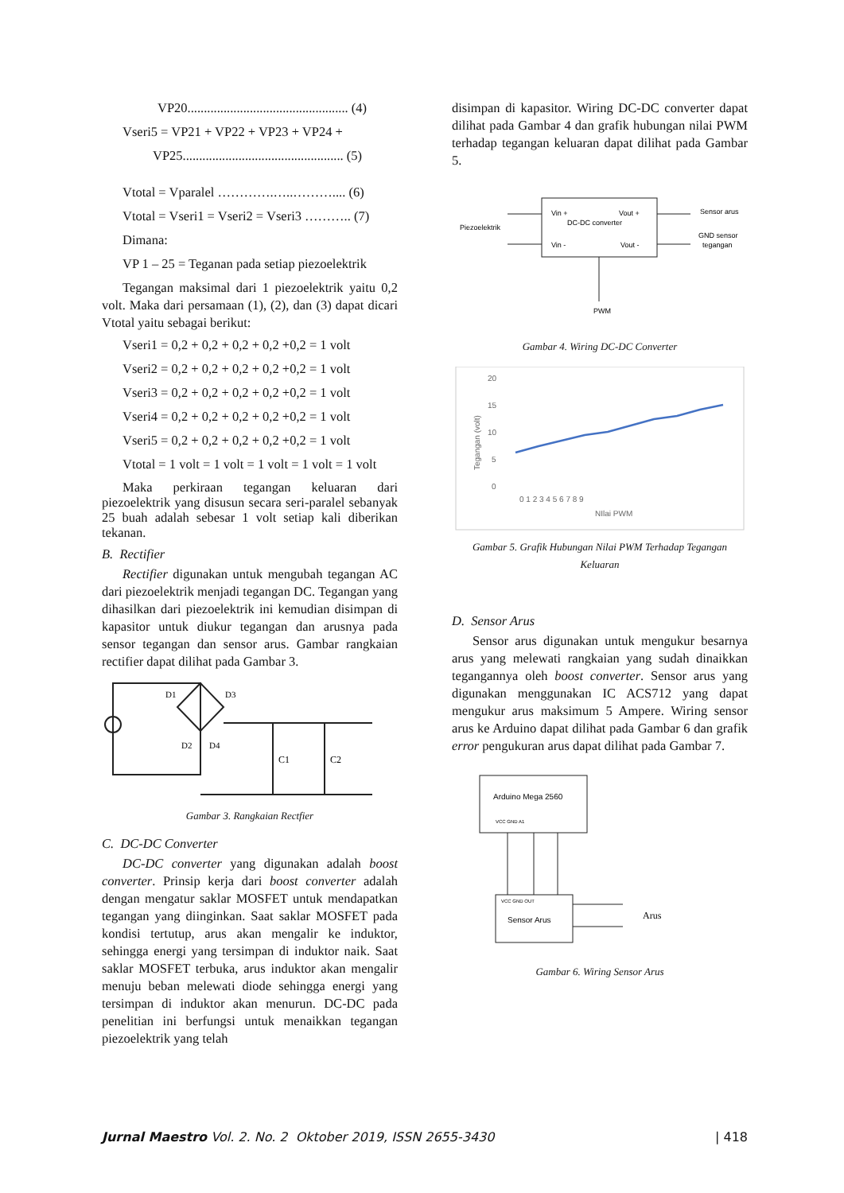VP20................................................. (4)
Vseri5 = VP21 + VP22 + VP23 + VP24 +
VP25................................................. (5)
Vtotal = Vparalel ………….…..……….... (6)
Vtotal = Vseri1 = Vseri2 = Vseri3 ……….. (7)
Dimana:
VP 1 – 25 = Teganan pada setiap piezoelektrik
Tegangan maksimal dari 1 piezoelektrik yaitu 0,2 volt. Maka dari persamaan (1), (2), dan (3) dapat dicari Vtotal yaitu sebagai berikut:
Vseri1 = 0,2 + 0,2 + 0,2 + 0,2 +0,2 = 1 volt
Vseri2 = 0,2 + 0,2 + 0,2 + 0,2 +0,2 = 1 volt
Vseri3 = 0,2 + 0,2 + 0,2 + 0,2 +0,2 = 1 volt
Vseri4 = 0,2 + 0,2 + 0,2 + 0,2 +0,2 = 1 volt
Vseri5 = 0,2 + 0,2 + 0,2 + 0,2 +0,2 = 1 volt
Vtotal = 1 volt = 1 volt = 1 volt = 1 volt = 1 volt
Maka perkiraan tegangan keluaran dari piezoelektrik yang disusun secara seri-paralel sebanyak 25 buah adalah sebesar 1 volt setiap kali diberikan tekanan.
B. Rectifier
Rectifier digunakan untuk mengubah tegangan AC dari piezoelektrik menjadi tegangan DC. Tegangan yang dihasilkan dari piezoelektrik ini kemudian disimpan di kapasitor untuk diukur tegangan dan arusnya pada sensor tegangan dan sensor arus. Gambar rangkaian rectifier dapat dilihat pada Gambar 3.
D1
D3
D2
D4
C1
C2
Gambar 3. Rangkaian Rectfier
C. DC-DC Converter
DC-DC converter yang digunakan adalah boost converter. Prinsip kerja dari boost converter adalah dengan mengatur saklar MOSFET untuk mendapatkan tegangan yang diinginkan. Saat saklar MOSFET pada kondisi tertutup, arus akan mengalir ke induktor, sehingga energi yang tersimpan di induktor naik. Saat saklar MOSFET terbuka, arus induktor akan mengalir menuju beban melewati diode sehingga energi yang tersimpan di induktor akan menurun. DC-DC pada penelitian ini berfungsi untuk menaikkan tegangan piezoelektrik yang telah
disimpan di kapasitor. Wiring DC-DC converter dapat dilihat pada Gambar 4 dan grafik hubungan nilai PWM terhadap tegangan keluaran dapat dilihat pada Gambar 5.
Piezoelektrik
Vin +
Vout +
DC-DC converter
Vin -
Vout -
Sensor arus
GND sensor
tegangan
PWM
Gambar 4. Wiring DC-DC Converter
20
15
10
5
0
Tegangan (volt)
0 1 2 3 4 5 6 7 8 9
NIlai PWM
Gambar 5. Grafik Hubungan Nilai PWM Terhadap Tegangan Keluaran
D. Sensor Arus
Sensor arus digunakan untuk mengukur besarnya arus yang melewati rangkaian yang sudah dinaikkan tegangannya oleh boost converter. Sensor arus yang digunakan menggunakan IC ACS712 yang dapat mengukur arus maksimum 5 Ampere. Wiring sensor arus ke Arduino dapat dilihat pada Gambar 6 dan grafik error pengukuran arus dapat dilihat pada Gambar 7.
Arduino Mega 2560
VCC GND A1
VCC GND OUT
Sensor Arus
Arus
Gambar 6. Wiring Sensor Arus
Jurnal Maestro Vol. 2. No. 2 Oktober 2019, ISSN 2655-3430 | 418